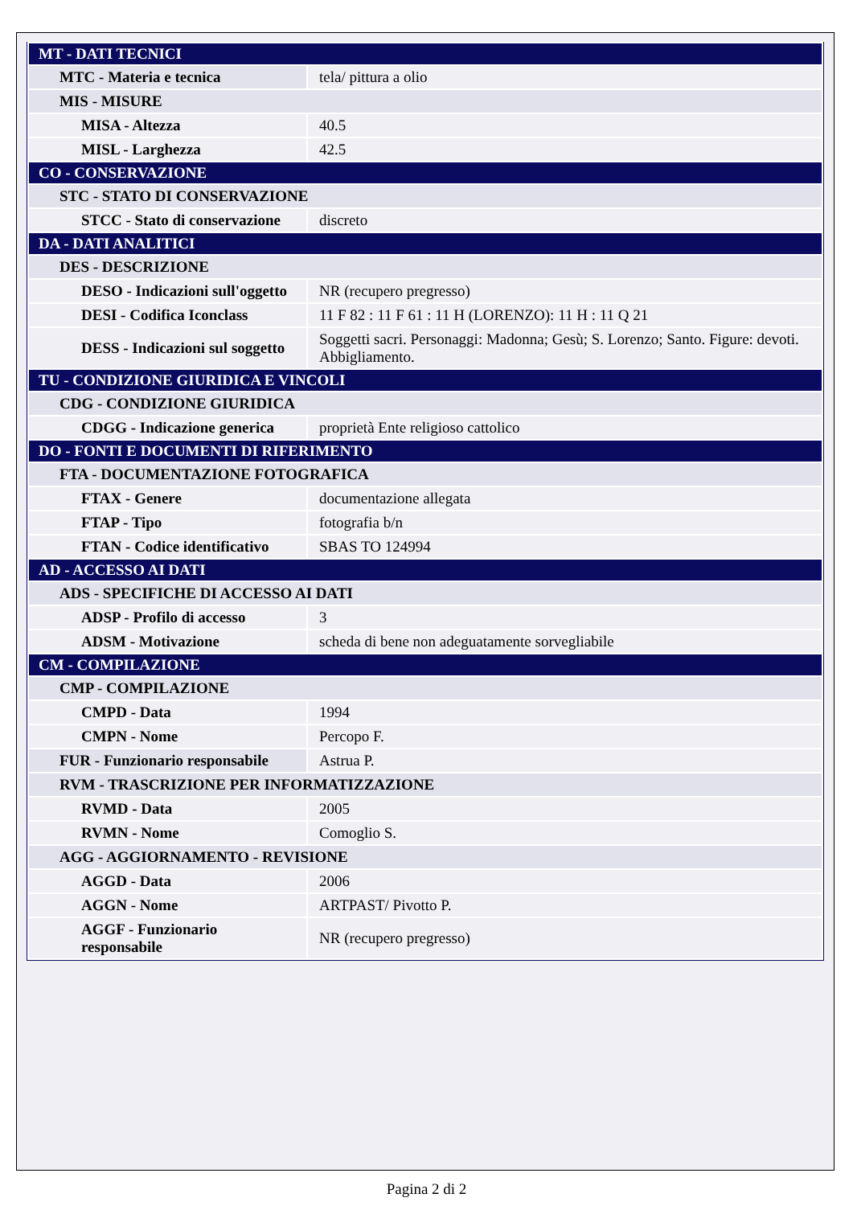| MT - DATI TECNICI | |
| MTC - Materia e tecnica | tela/ pittura a olio |
| MIS - MISURE | |
| MISA - Altezza | 40.5 |
| MISL - Larghezza | 42.5 |
| CO - CONSERVAZIONE | |
| STC - STATO DI CONSERVAZIONE | |
| STCC - Stato di conservazione | discreto |
| DA - DATI ANALITICI | |
| DES - DESCRIZIONE | |
| DESO - Indicazioni sull'oggetto | NR (recupero pregresso) |
| DESI - Codifica Iconclass | 11 F 82 : 11 F 61 : 11 H (LORENZO): 11 H : 11 Q 21 |
| DESS - Indicazioni sul soggetto | Soggetti sacri. Personaggi: Madonna; Gesù; S. Lorenzo; Santo. Figure: devoti. Abbigliamento. |
| TU - CONDIZIONE GIURIDICA E VINCOLI | |
| CDG - CONDIZIONE GIURIDICA | |
| CDGG - Indicazione generica | proprietà Ente religioso cattolico |
| DO - FONTI E DOCUMENTI DI RIFERIMENTO | |
| FTA - DOCUMENTAZIONE FOTOGRAFICA | |
| FTAX - Genere | documentazione allegata |
| FTAP - Tipo | fotografia b/n |
| FTAN - Codice identificativo | SBAS TO 124994 |
| AD - ACCESSO AI DATI | |
| ADS - SPECIFICHE DI ACCESSO AI DATI | |
| ADSP - Profilo di accesso | 3 |
| ADSM - Motivazione | scheda di bene non adeguatamente sorvegliabile |
| CM - COMPILAZIONE | |
| CMP - COMPILAZIONE | |
| CMPD - Data | 1994 |
| CMPN - Nome | Percopo F. |
| FUR - Funzionario responsabile | Astrua P. |
| RVM - TRASCRIZIONE PER INFORMATIZZAZIONE | |
| RVMD - Data | 2005 |
| RVMN - Nome | Comoglio S. |
| AGG - AGGIORNAMENTO - REVISIONE | |
| AGGD - Data | 2006 |
| AGGN - Nome | ARTPAST/ Pivotto P. |
| AGGF - Funzionario responsabile | NR (recupero pregresso) |
Pagina 2 di 2